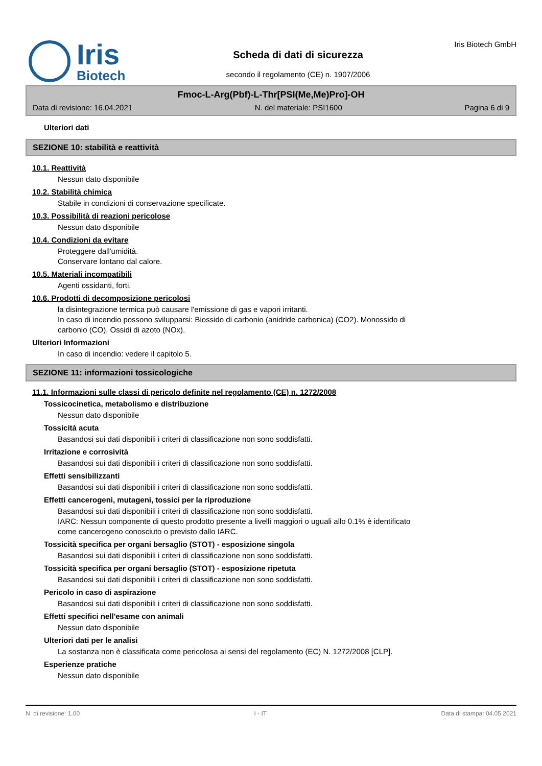Iris
Biotech
Scheda di dati di sicurezza
secondo il regolamento (CE) n. 1907/2006
Iris Biotech GmbH
Fmoc-L-Arg(Pbf)-L-Thr[PSI(Me,Me)Pro]-OH
Data di revisione: 16.04.2021 N. del materiale: PSI1600 Pagina 6 di 9
Ulteriori dati
SEZIONE 10: stabilità e reattività
10.1. Reattività
Nessun dato disponibile
10.2. Stabilità chimica
Stabile in condizioni di conservazione specificate.
10.3. Possibilità di reazioni pericolose
Nessun dato disponibile
10.4. Condizioni da evitare
Proteggere dall'umidità.
Conservare lontano dal calore.
10.5. Materiali incompatibili
Agenti ossidanti, forti.
10.6. Prodotti di decomposizione pericolosi
la disintegrazione termica può causare l'emissione di gas e vapori irritanti.
In caso di incendio possono svilupparsi: Biossido di carbonio (anidride carbonica) (CO2). Monossido di
carbonio (CO). Ossidi di azoto (NOx).
Ulteriori Informazioni
In caso di incendio: vedere il capitolo 5.
SEZIONE 11: informazioni tossicologiche
11.1. Informazioni sulle classi di pericolo definite nel regolamento (CE) n. 1272/2008
Tossicocinetica, metabolismo e distribuzione
Nessun dato disponibile
Tossicità acuta
Basandosi sui dati disponibili i criteri di classificazione non sono soddisfatti.
Irritazione e corrosività
Basandosi sui dati disponibili i criteri di classificazione non sono soddisfatti.
Effetti sensibilizzanti
Basandosi sui dati disponibili i criteri di classificazione non sono soddisfatti.
Effetti cancerogeni, mutageni, tossici per la riproduzione
Basandosi sui dati disponibili i criteri di classificazione non sono soddisfatti.
IARC: Nessun componente di questo prodotto presente a livelli maggiori o uguali allo 0.1% è identificato
come cancerogeno conosciuto o previsto dallo IARC.
Tossicità specifica per organi bersaglio (STOT) - esposizione singola
Basandosi sui dati disponibili i criteri di classificazione non sono soddisfatti.
Tossicità specifica per organi bersaglio (STOT) - esposizione ripetuta
Basandosi sui dati disponibili i criteri di classificazione non sono soddisfatti.
Pericolo in caso di aspirazione
Basandosi sui dati disponibili i criteri di classificazione non sono soddisfatti.
Effetti specifici nell'esame con animali
Nessun dato disponibile
Ulteriori dati per le analisi
La sostanza non è classificata come pericolosa ai sensi del regolamento (EC) N. 1272/2008 [CLP].
Esperienze pratiche
Nessun dato disponibile
N. di revisione: 1,00 I - IT Data di stampa: 04.05.2021